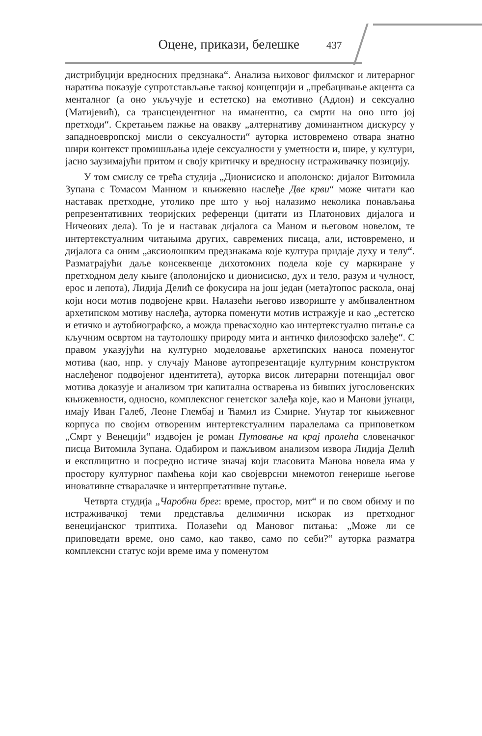Оцене, прикази, белешке 437
дистрибуцији вредносних предзнака“. Анализа њиховог филмског и литерарног наратива показује супротстављање таквој концепцији и „пребацивање акцента са менталног (а оно укључује и естетско) на емотивно (Адлон) и сексуално (Матијевић), са трансцендентног на иманентно, са смрти на оно што јој претходи“. Скретањем пажње на овакву „алтернативу доминантном дискурсу у западноевропској мисли о сексуалности“ ауторка истовремено отвара знатно шири контекст промишљања идеје сексуалности у уметности и, шире, у култури, јасно заузимајући притом и своју критичку и вредносну истраживачку позицију.
У том смислу се трећа студија „Дионисиско и аполонско: дијалог Витомила Зупана с Томасом Манном и књижевно наслеђе Две крви“ може читати као наставак претходне, утолико пре што у њој налазимо неколика понављања репрезентативних теоријских референци (цитати из Платонових дијалога и Ничеових дела). То је и наставак дијалога са Маном и његовом новелом, те интертекстуалним читањима других, савремених писаца, али, истовремено, и дијалога са оним „аксиолошким предзнакама које култура придаје духу и телу“. Разматрајући даље консеквенце дихотомних подела које су маркиране у претходном делу књиге (аполонијско и дионисиско, дух и тело, разум и чулност, ерос и лепота), Лидија Делић се фокусира на још један (мета)топос раскола, онај који носи мотив подвојене крви. Налазећи његово извориште у амбивалентном архетипском мотиву наслеђа, ауторка поменути мотив истражује и као „естетско и етичко и аутобиографско, а можда превасходно као интертекстуално питање са кључним освртом на таутолошку природу мита и античко филозофско залеђе“. С правом указујући на културно моделовање архетипских наноса поменутог мотива (као, нпр. у случају Манове аутопрезентације културним конструктом наслеђеног подвојеног идентитета), ауторка висок литерарни потенцијал овог мотива доказује и анализом три капитална остварења из бивших југословенских књижевности, односно, комплексног генетског залеђа које, као и Манови јунаци, имају Иван Галеб, Леоне Глембај и Ћамил из Смирне. Унутар тог књижевног корпуса по својим отвореним интертекстуалним паралелама са приповетком „Смрт у Венецији“ издвојен је роман Путовање на крај пролећа словеначког писца Витомила Зупана. Одабиром и пажљивом анализом извора Лидија Делић и експлицитно и посредно истиче значај који гласовита Манова новела има у простору културног памћења који као својеврсни мнемотоп генерише његове иновативне стваралачке и интерпретативне путање.
Четврта студија „Чаробни брег: време, простор, мит“ и по свом обиму и по истраживачкој теми представља делимични искорак из претходног венецијанског триптиха. Полазећи од Мановог питања: „Може ли се приповедати време, оно само, као такво, само по себи?“ ауторка разматра комплексни статус који време има у поменутом